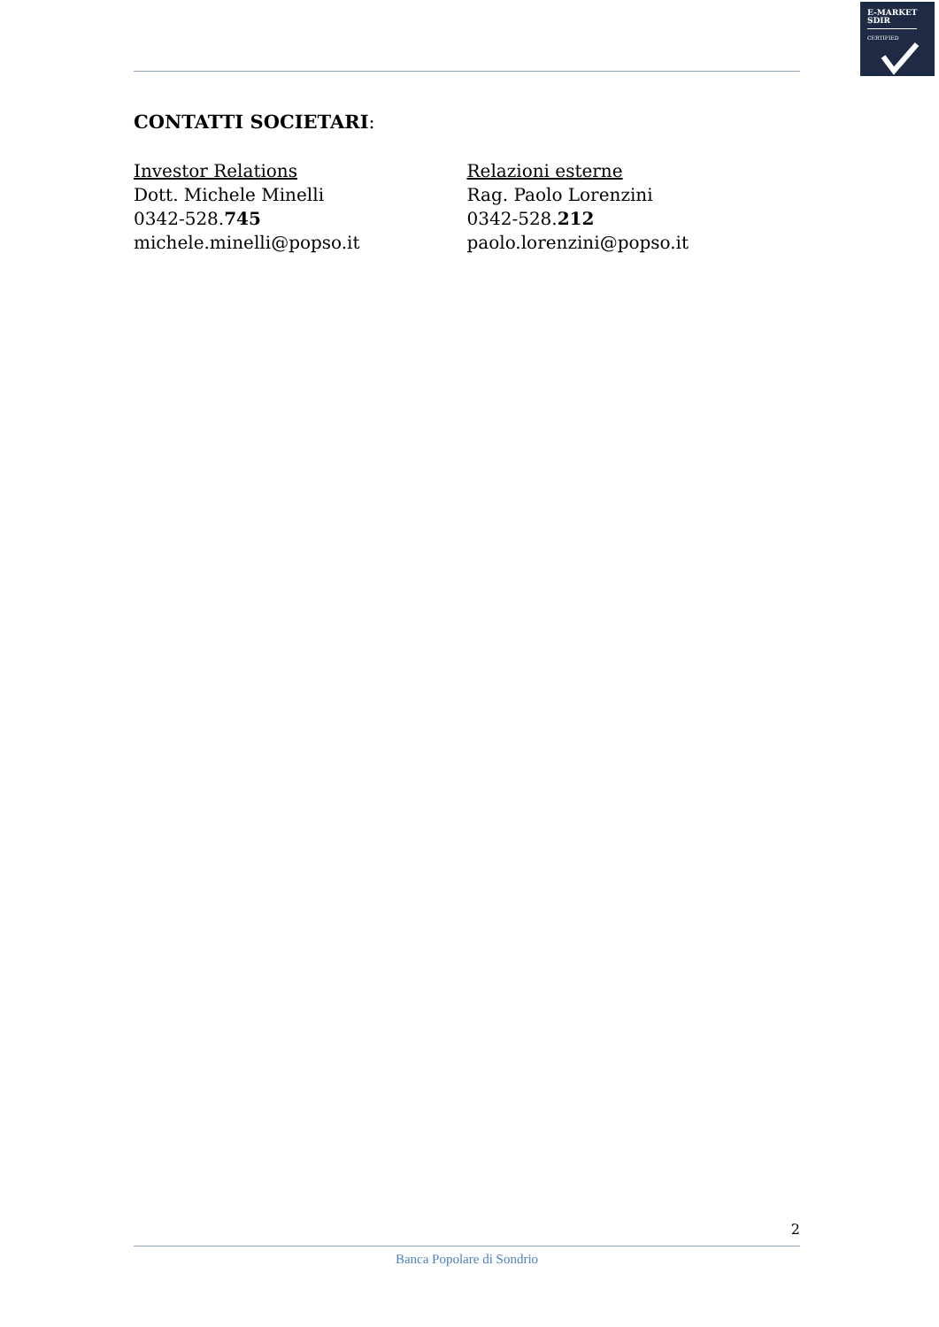E-MARKET
SDIR
CERTIFIED
CONTATTI SOCIETARI:
Investor Relations
Dott. Michele Minelli
0342-528.745
michele.minelli@popso.it
Relazioni esterne
Rag. Paolo Lorenzini
0342-528.212
paolo.lorenzini@popso.it
2
Banca Popolare di Sondrio